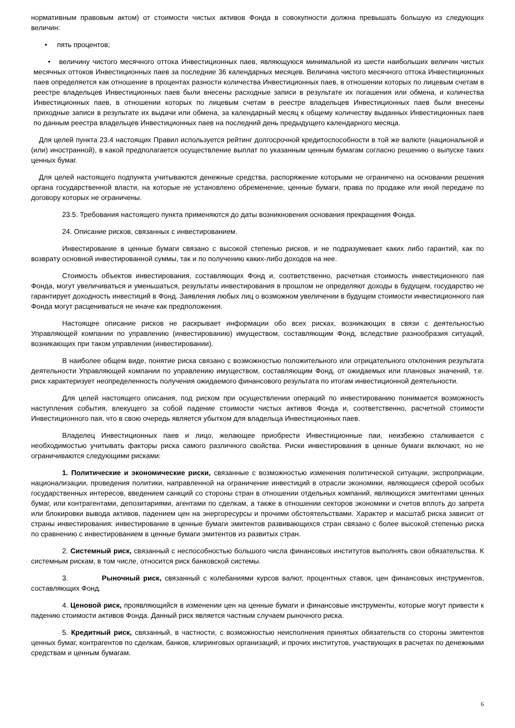нормативным правовым актом) от стоимости чистых активов Фонда в совокупности должна превышать большую из следующих величин:
• пять процентов;
• величину чистого месячного оттока Инвестиционных паев, являющуюся минимальной из шести наибольших величин чистых месячных оттоков Инвестиционных паев за последние 36 календарных месяцев. Величина чистого месячного оттока Инвестиционных паев определяется как отношение в процентах разности количества Инвестиционных паев, в отношении которых по лицевым счетам в реестре владельцев Инвестиционных паев были внесены расходные записи в результате их погашения или обмена, и количества Инвестиционных паев, в отношении которых по лицевым счетам в реестре владельцев Инвестиционных паев были внесены приходные записи в результате их выдачи или обмена, за календарный месяц к общему количеству выданных Инвестиционных паев по данным реестра владельцев Инвестиционных паев на последний день предыдущего календарного месяца.
Для целей пункта 23.4 настоящих Правил используется рейтинг долгосрочной кредитоспособности в той же валюте (национальной и (или) иностранной), в какой предполагается осуществление выплат по указанным ценным бумагам согласно решению о выпуске таких ценных бумаг.
Для целей настоящего подпункта учитываются денежные средства, распоряжение которыми не ограничено на основании решения органа государственной власти, на которые не установлено обременение, ценные бумаги, права по продаже или иной передаче по договору которых не ограничены.
23.5. Требования настоящего пункта применяются до даты возникновения основания прекращения Фонда.
24. Описание рисков, связанных с инвестированием.
Инвестирование в ценные бумаги связано с высокой степенью рисков, и не подразумевает каких либо гарантий, как по возврату основной инвестированной суммы, так и по получению каких-либо доходов на нее.
Стоимость объектов инвестирования, составляющих Фонд и, соответственно, расчетная стоимость инвестиционного пая Фонда, могут увеличиваться и уменьшаться, результаты инвестирования в прошлом не определяют доходы в будущем, государство не гарантирует доходность инвестиций в Фонд. Заявления любых лиц о возможном увеличении в будущем стоимости инвестиционного пая Фонда могут расцениваться не иначе как предположения.
Настоящее описание рисков не раскрывает информации обо всех рисках, возникающих в связи с деятельностью Управляющей компании по управлению (инвестированию) имуществом, составляющим Фонд, вследствие разнообразия ситуаций, возникающих при таком управлении (инвестировании).
В наиболее общем виде, понятие риска связано с возможностью положительного или отрицательного отклонения результата деятельности Управляющей компании по управлению имуществом, составляющим Фонд, от ожидаемых или плановых значений, т.е. риск характеризует неопределенность получения ожидаемого финансового результата по итогам инвестиционной деятельности.
Для целей настоящего описания, под риском при осуществлении операций по инвестированию понимается возможность наступления события, влекущего за собой падение стоимости чистых активов Фонда и, соответственно, расчетной стоимости Инвестиционного пая, что в свою очередь является убытком для владельца Инвестиционных паев.
Владелец Инвестиционных паев и лицо, желающее приобрести Инвестиционные паи, неизбежно сталкивается с необходимостью учитывать факторы риска самого различного свойства. Риски инвестирования в ценные бумаги включают, но не ограничиваются следующими рисками:
1. Политические и экономические риски, связанные с возможностью изменения политической ситуации, экспроприации, национализации, проведения политики, направленной на ограничение инвестиций в отрасли экономики, являющиеся сферой особых государственных интересов, введением санкций со стороны стран в отношении отдельных компаний, являющихся эмитентами ценных бумаг, или контрагентами, депозитариями, агентами по сделкам, а также в отношении секторов экономики и счетов вплоть до запрета или блокировки вывода активов, падением цен на энергоресурсы и прочими обстоятельствами. Характер и масштаб риска зависит от страны инвестирования: инвестирование в ценные бумаги эмитентов развивающихся стран связано с более высокой степенью риска по сравнению с инвестированием в ценные бумаги эмитентов из развитых стран.
2. Системный риск, связанный с неспособностью большого числа финансовых институтов выполнять свои обязательства. К системным рискам, в том числе, относится риск банковской системы.
3. Рыночный риск, связанный с колебаниями курсов валют, процентных ставок, цен финансовых инструментов, составляющих Фонд.
4. Ценовой риск, проявляющийся в изменении цен на ценные бумаги и финансовые инструменты, которые могут привести к падению стоимости активов Фонда. Данный риск является частным случаем рыночного риска.
5. Кредитный риск, связанный, в частности, с возможностью неисполнения принятых обязательств со стороны эмитентов ценных бумаг, контрагентов по сделкам, банков, клиринговых организаций, и прочих институтов, участвующих в расчетах по денежными средствам и ценным бумагам.
6